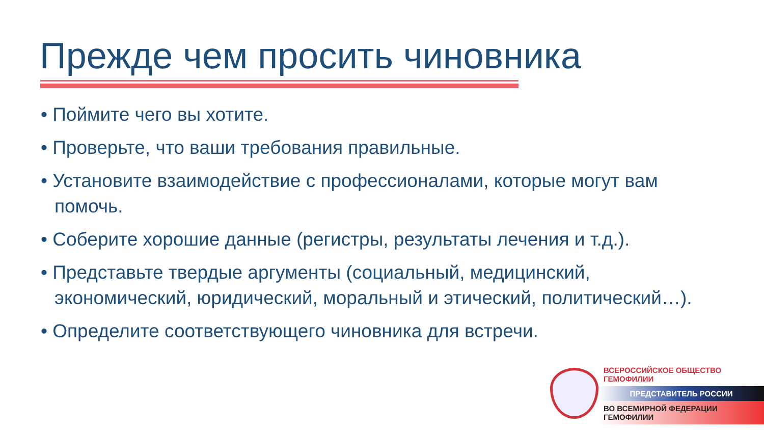Прежде чем просить чиновника
• Поймите чего вы хотите.
• Проверьте, что ваши требования правильные.
• Установите взаимодействие с профессионалами, которые могут вам помочь.
• Соберите хорошие данные (регистры, результаты лечения и т.д.).
• Представьте твердые аргументы (социальный, медицинский, экономический, юридический, моральный и этический, политический…).
• Определите соответствующего чиновника для встречи.
ВСЕРОССИЙСКОЕ ОБЩЕСТВО ГЕМОФИЛИИ
ПРЕДСТАВИТЕЛЬ РОССИИ
ВО ВСЕМИРНОЙ ФЕДЕРАЦИИ ГЕМОФИЛИИ